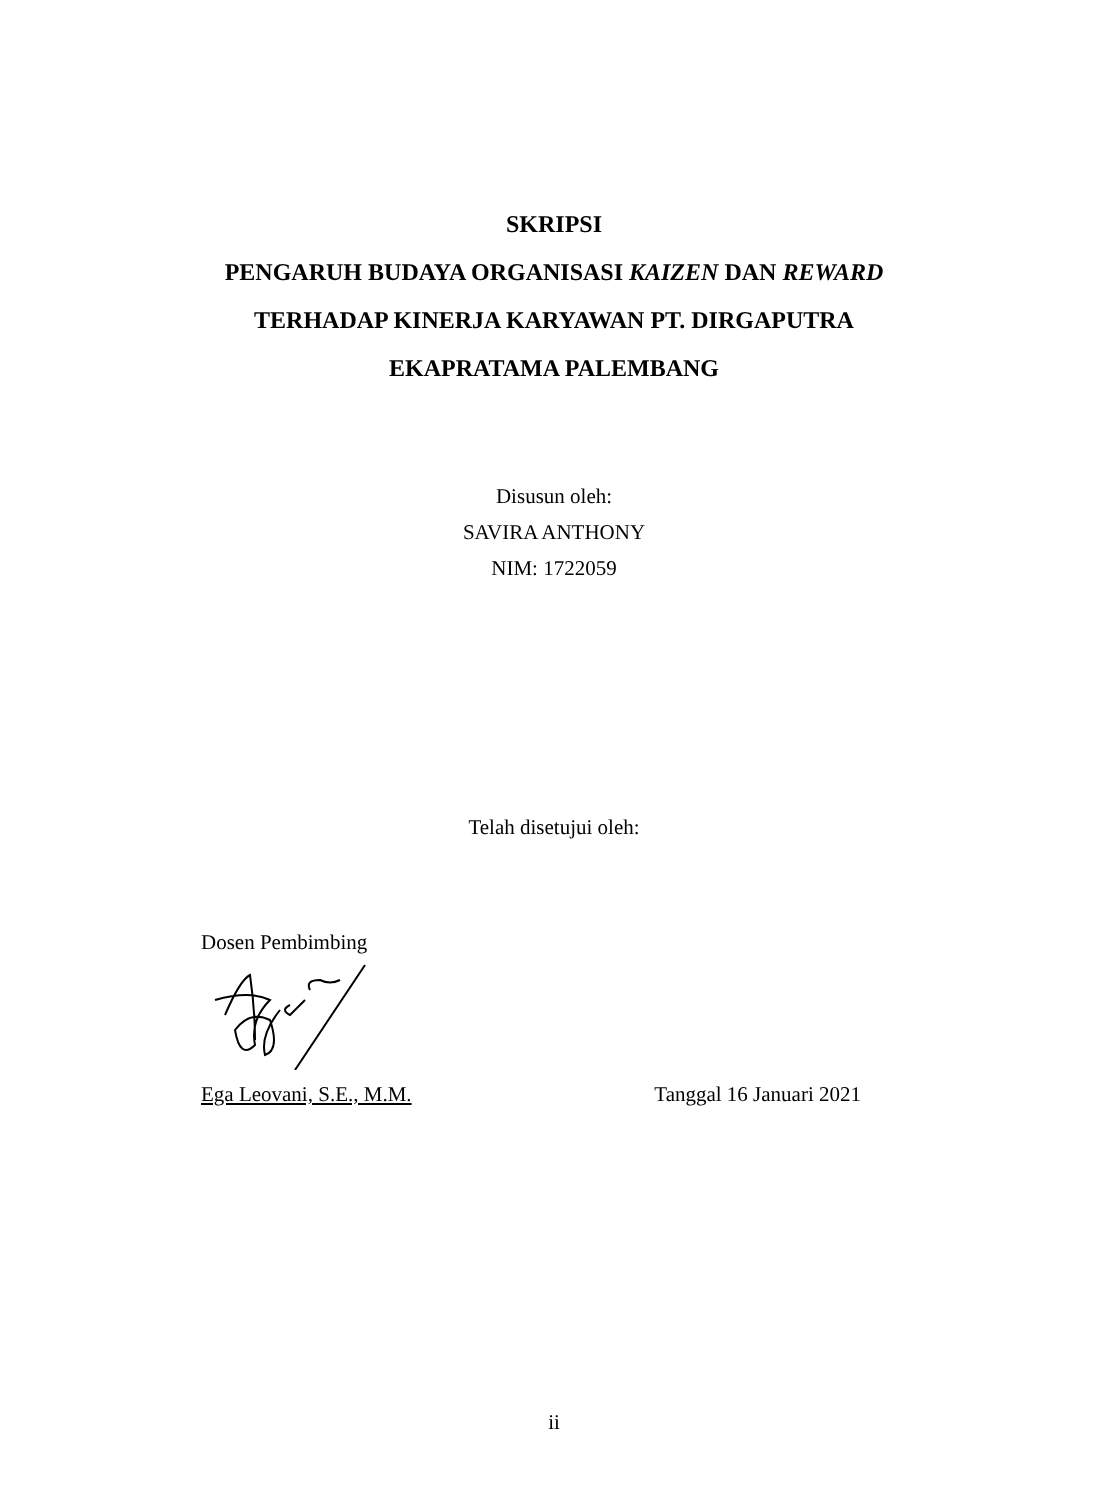SKRIPSI
PENGARUH BUDAYA ORGANISASI KAIZEN DAN REWARD
TERHADAP KINERJA KARYAWAN PT. DIRGAPUTRA
EKAPRATAMA PALEMBANG
Disusun oleh:
SAVIRA ANTHONY
NIM: 1722059
Telah disetujui oleh:
Dosen Pembimbing
Ega Leovani, S.E., M.M. Tanggal 16 Januari 2021
ii